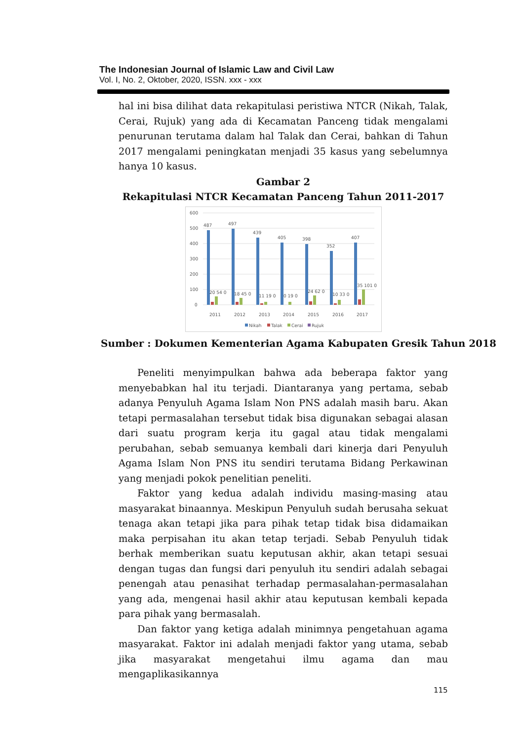The Indonesian Journal of Islamic Law and Civil Law
Vol. I, No. 2, Oktober, 2020, ISSN. xxx - xxx
hal ini bisa dilihat data rekapitulasi peristiwa NTCR (Nikah, Talak, Cerai, Rujuk) yang ada di Kecamatan Panceng tidak mengalami penurunan terutama dalam hal Talak dan Cerai, bahkan di Tahun 2017 mengalami peningkatan menjadi 35 kasus yang sebelumnya hanya 10 kasus.
Gambar 2
Rekapitulasi NTCR Kecamatan Panceng Tahun 2011-2017
600
500
400
300
200
100
0
487
497
439
405
398
352
407
20 54 0
18 45 0
11 19 0
0 19 0
24 62 0
10 33 0
35 101 0
2011
2012
2013
2014
2015
2016
2017
Nikah
Talak
Cerai
Rujuk
Sumber : Dokumen Kementerian Agama Kabupaten Gresik Tahun 2018
Peneliti menyimpulkan bahwa ada beberapa faktor yang menyebabkan hal itu terjadi. Diantaranya yang pertama, sebab adanya Penyuluh Agama Islam Non PNS adalah masih baru. Akan tetapi permasalahan tersebut tidak bisa digunakan sebagai alasan dari suatu program kerja itu gagal atau tidak mengalami perubahan, sebab semuanya kembali dari kinerja dari Penyuluh Agama Islam Non PNS itu sendiri terutama Bidang Perkawinan yang menjadi pokok penelitian peneliti.
Faktor yang kedua adalah individu masing-masing atau masyarakat binaannya. Meskipun Penyuluh sudah berusaha sekuat tenaga akan tetapi jika para pihak tetap tidak bisa didamaikan maka perpisahan itu akan tetap terjadi. Sebab Penyuluh tidak berhak memberikan suatu keputusan akhir, akan tetapi sesuai dengan tugas dan fungsi dari penyuluh itu sendiri adalah sebagai penengah atau penasihat terhadap permasalahan-permasalahan yang ada, mengenai hasil akhir atau keputusan kembali kepada para pihak yang bermasalah.
Dan faktor yang ketiga adalah minimnya pengetahuan agama masyarakat. Faktor ini adalah menjadi faktor yang utama, sebab jika masyarakat mengetahui ilmu agama dan mau mengaplikasikannya
115